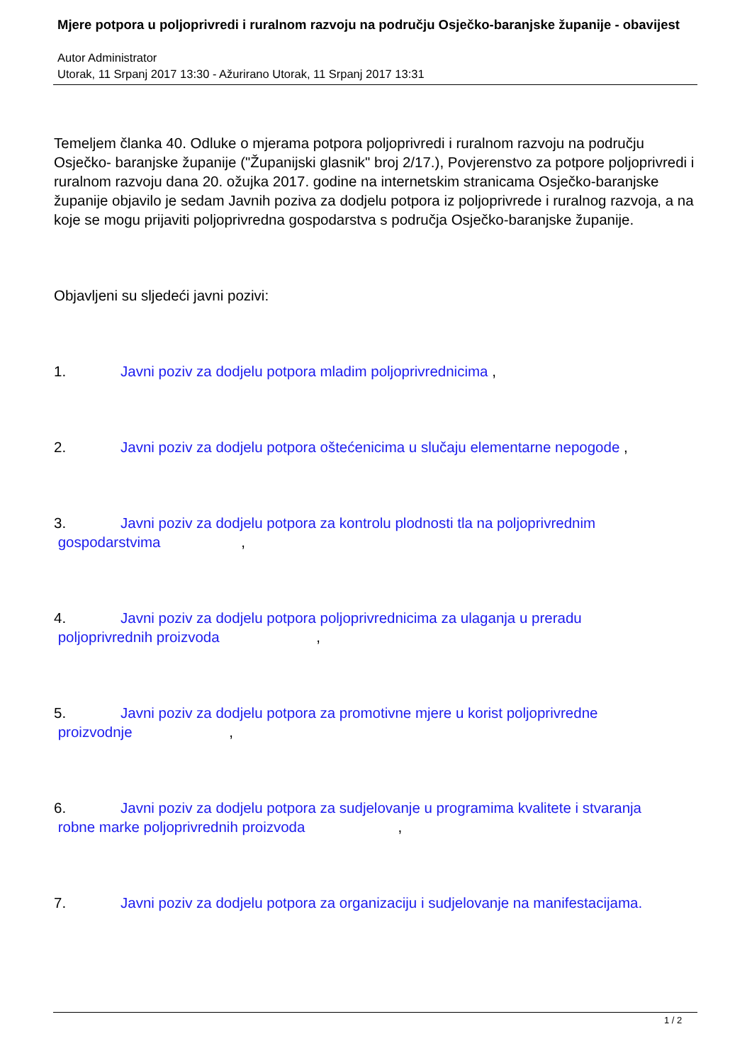Mjere potpora u poljoprivredi i ruralnom razvoju na području Osječko-baranjske županije - obavijest
Autor Administrator
Utorak, 11 Srpanj 2017 13:30 - Ažurirano Utorak, 11 Srpanj 2017 13:31
Temeljem članka 40. Odluke o mjerama potpora poljoprivredi i ruralnom razvoju na području Osječko- baranjske županije ("Županijski glasnik" broj 2/17.), Povjerenstvo za potpore poljoprivredi i ruralnom razvoju dana 20. ožujka 2017. godine na internetskim stranicama Osječko-baranjske županije objavilo je sedam Javnih poziva za dodjelu potpora iz poljoprivrede i ruralnog razvoja, a na koje se mogu prijaviti poljoprivredna gospodarstva s područja Osječko-baranjske županije.
Objavljeni su sljedeći javni pozivi:
1. Javni poziv za dodjelu potpora mladim poljoprivrednicima ,
2. Javni poziv za dodjelu potpora oštećenicima u slučaju elementarne nepogode ,
3. Javni poziv za dodjelu potpora za kontrolu plodnosti tla na poljoprivrednim
gospodarstvima ,
4. Javni poziv za dodjelu potpora poljoprivrednicima za ulaganja u preradu
poljoprivrednih proizvoda ,
5. Javni poziv za dodjelu potpora za promotivne mjere u korist poljoprivredne
proizvodnje ,
6. Javni poziv za dodjelu potpora za sudjelovanje u programima kvalitete i stvaranja
robne marke poljoprivrednih proizvoda ,
7. Javni poziv za dodjelu potpora za organizaciju i sudjelovanje na manifestacijama.
1 / 2